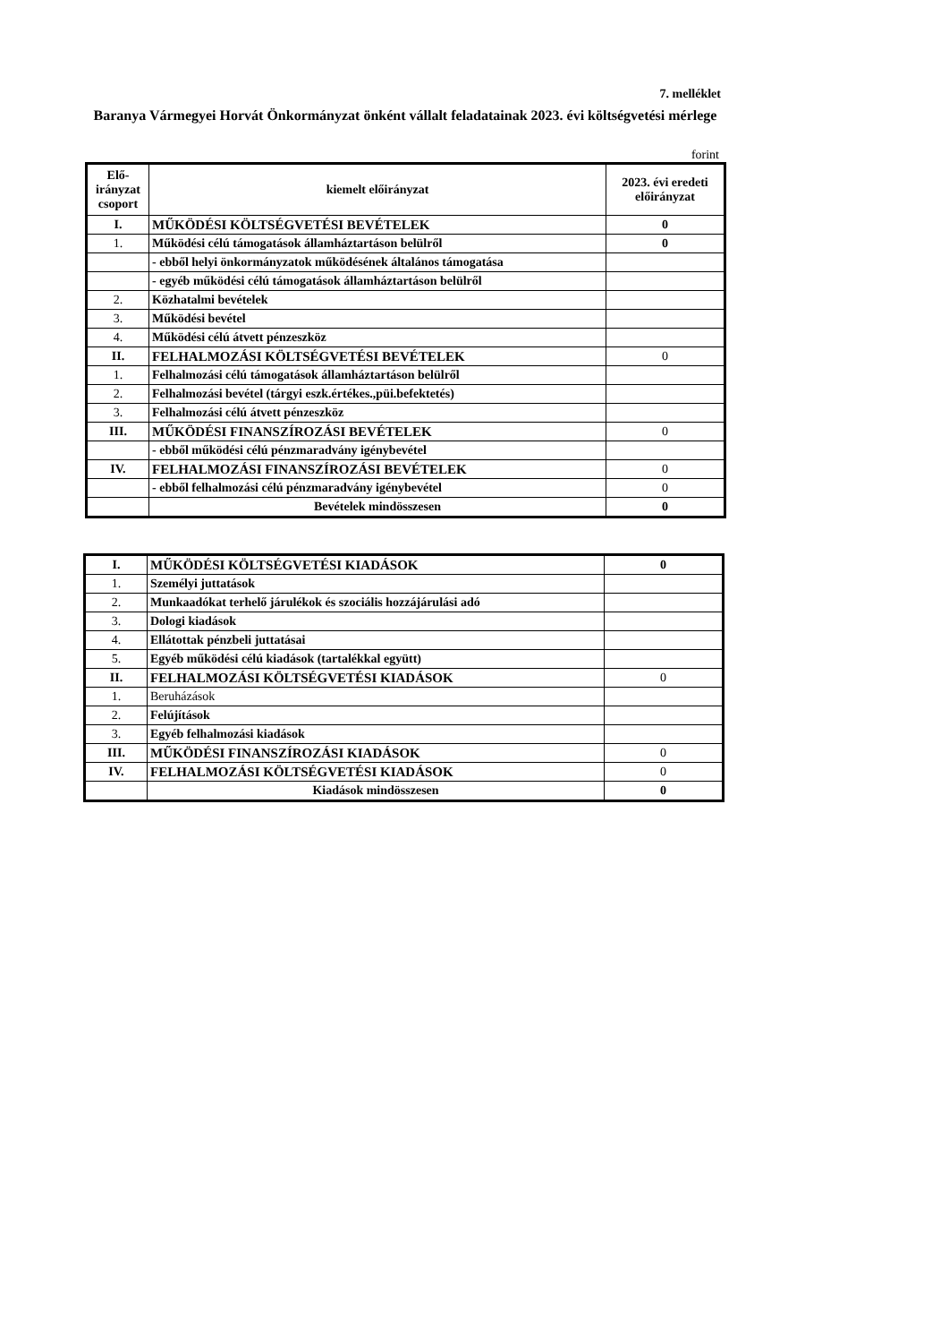7. melléklet
Baranya Vármegyei Horvát Önkormányzat önként vállalt feladatainak 2023. évi költségvetési mérlege
forint
| Elő- irányzat csoport | kiemelt előirányzat | 2023. évi eredeti előirányzat |
| --- | --- | --- |
| I. | MŰKÖDÉSI KÖLTSÉGVETÉSI BEVÉTELEK | 0 |
| 1. | Működési célú támogatások államháztartáson belülről | 0 |
| | - ebből helyi önkormányzatok működésének általános támogatása | |
| | - egyéb működési célú támogatások államháztartáson belülről | |
| 2. | Közhatalmi bevételek | |
| 3. | Működési bevétel | |
| 4. | Működési célú átvett pénzeszköz | |
| II. | FELHALMOZÁSI KÖLTSÉGVETÉSI BEVÉTELEK | 0 |
| 1. | Felhalmozási célú támogatások államháztartáson belülről | |
| 2. | Felhalmozási bevétel (tárgyi eszk.értékes.,püi.befektetés) | |
| 3. | Felhalmozási célú átvett pénzeszköz | |
| III. | MŰKÖDÉSI FINANSZÍROZÁSI BEVÉTELEK | 0 |
| | - ebből működési célú pénzmaradvány igénybevétel | |
| IV. | FELHALMOZÁSI FINANSZÍROZÁSI BEVÉTELEK | 0 |
| | - ebből felhalmozási célú pénzmaradvány igénybevétel | 0 |
| | Bevételek mindösszesen | 0 |
| I. | MŰKÖDÉSI KÖLTSÉGVETÉSI KIADÁSOK | 0 |
| 1. | Személyi juttatások | |
| 2. | Munkaadókat terhelő járulékok és szociális hozzájárulási adó | |
| 3. | Dologi kiadások | |
| 4. | Ellátottak pénzbeli juttatásai | |
| 5. | Egyéb működési célú kiadások (tartalékkal együtt) | |
| II. | FELHALMOZÁSI KÖLTSÉGVETÉSI KIADÁSOK | 0 |
| 1. | Beruházások | |
| 2. | Felújítások | |
| 3. | Egyéb felhalmozási kiadások | |
| III. | MŰKÖDÉSI FINANSZÍROZÁSI KIADÁSOK | 0 |
| IV. | FELHALMOZÁSI KÖLTSÉGVETÉSI KIADÁSOK | 0 |
| | Kiadások mindösszesen | 0 |